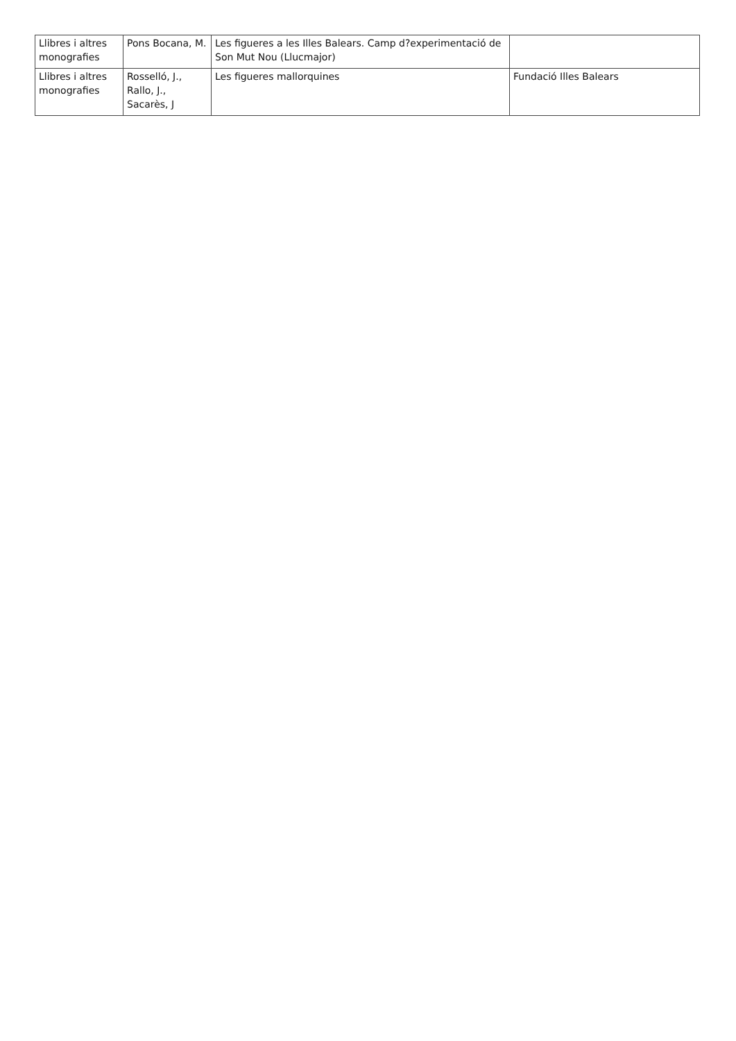| Llibres i altres monografies | Pons Bocana, M. | Les figueres a les Illes Balears. Camp d?experimentació de Son Mut Nou (Llucmajor) | |
| Llibres i altres monografies | Rosselló, J., Rallo, J., Sacarès, J | Les figueres mallorquines | Fundació Illes Balears |